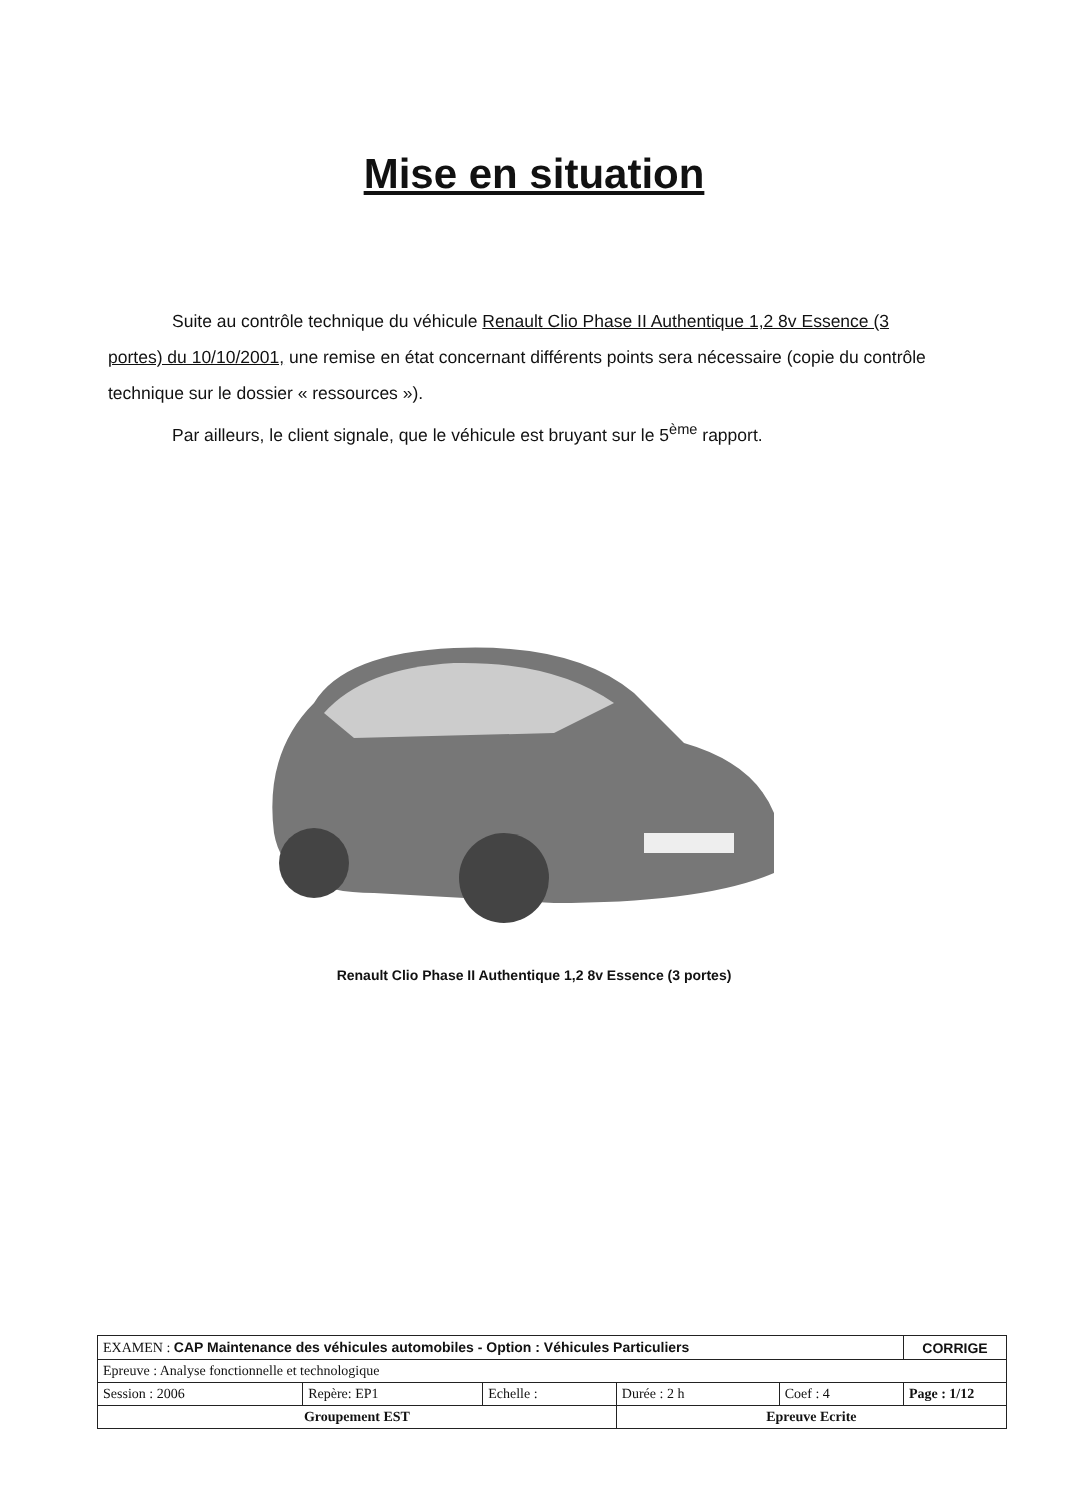Mise en situation
Suite au contrôle technique du véhicule Renault Clio Phase II Authentique 1,2 8v Essence (3 portes) du 10/10/2001, une remise en état concernant différents points sera nécessaire (copie du contrôle technique sur le dossier « ressources »).
Par ailleurs, le client signale, que le véhicule est bruyant sur le 5<sup>ème</sup> rapport.
Renault Clio Phase II Authentique 1,2 8v Essence (3 portes)
| EXAMEN : CAP Maintenance des véhicules automobiles - Option : Véhicules Particuliers | | | | | CORRIGE |
| Epreuve : Analyse fonctionnelle et technologique | | | | | |
| Session : 2006 | Repère: EP1 | Echelle : | Durée : 2 h | Coef : 4 | Page : 1/12 |
| Groupement EST | | | Epreuve Ecrite | | |